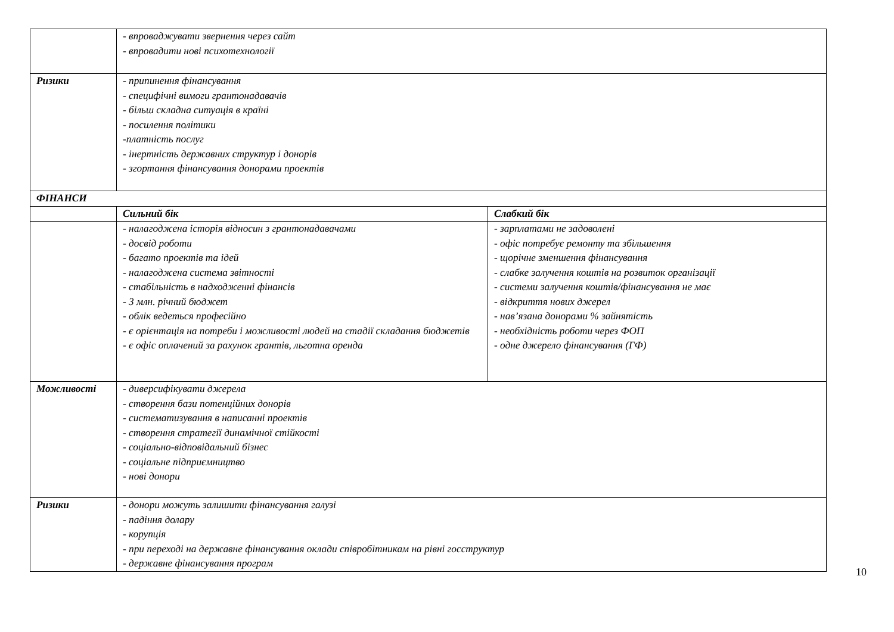| | - впроваджувати звернення через сайт - впровадити нові психотехнології | |
| Ризики | - припинення фінансування - специфічні вимоги грантонадавачів - більш складна ситуація в країні - посилення політики -платність послуг - інертність державних структур і донорів - згортання фінансування донорами проектів | |
| ФІНАНСИ | | |
| | Сильний бік | Слабкий бік |
| | - налагоджена історія відносин з грантонадавачами - досвід роботи - багато проектів та ідей - налагоджена система звітності - стабільність в надходженні фінансів - 3 млн. річний бюджет - облік ведеться професійно - є орієнтація на потреби і можливості людей на стадії складання бюджетів - є офіс оплачений за рахунок грантів, льготна оренда | - зарплатами не задоволені - офіс потребує ремонту та збільшення - щорічне зменшення фінансування - слабке залучення коштів на розвиток організації - системи залучення коштів/фінансування не має - відкриття нових джерел - нав’язана донорами % зайнятість - необхідність роботи через ФОП - одне джерело фінансування (ГФ) |
| Можливості | - диверсифікувати джерела - створення бази потенційних донорів - систематизування в написанні проектів - створення стратегії динамічної стійкості - соціально-відповідальний бізнес - соціальне підприємництво - нові донори | |
| Ризики | - донори можуть залишити фінансування галузі - падіння долару - корупція - при переході на державне фінансування оклади співробітникам на рівні госструктур - державне фінансування програм | |
10